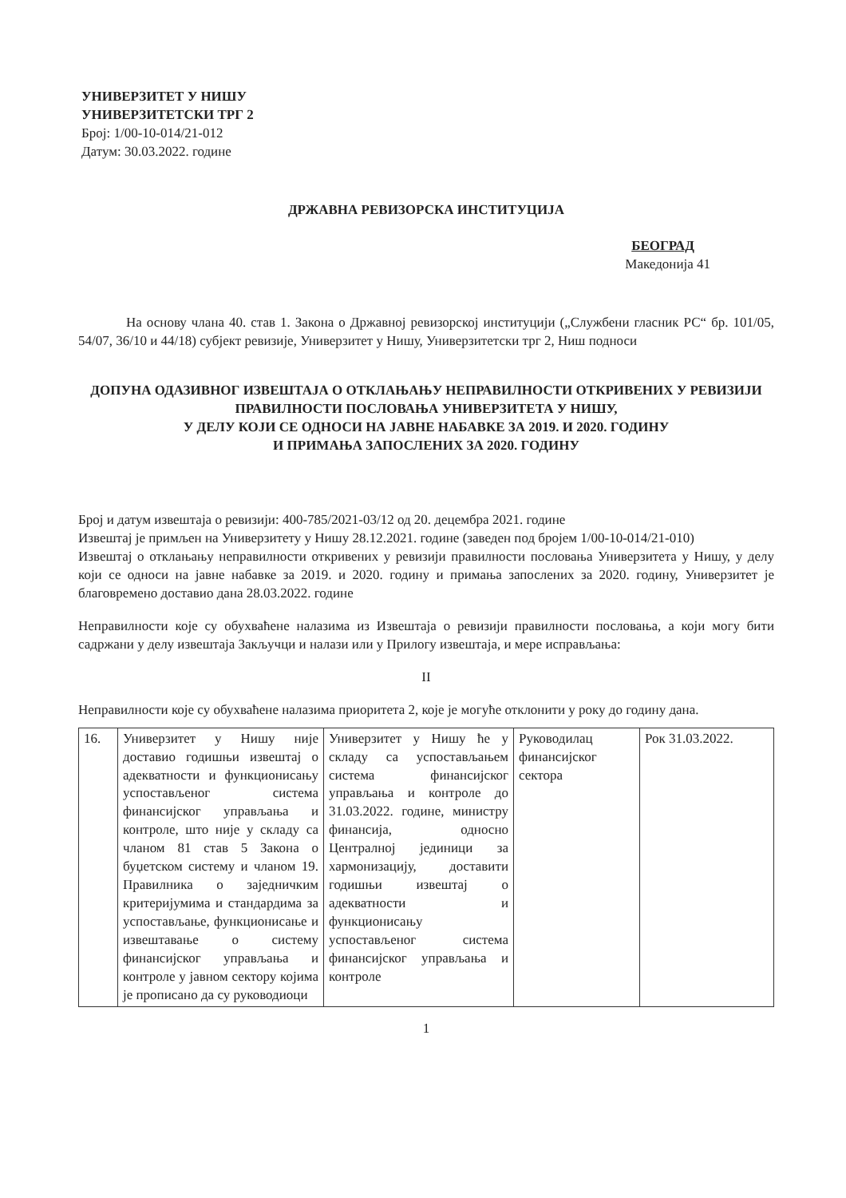УНИВЕРЗИТЕТ У НИШУ
УНИВЕРЗИТЕТСКИ ТРГ 2
Број: 1/00-10-014/21-012
Датум: 30.03.2022. године
ДРЖАВНА РЕВИЗОРСКА ИНСТИТУЦИЈА
БЕОГРАД
Македонија 41
На основу члана 40. став 1. Закона о Државној ревизорској институцији („Службени гласник РС“ бр. 101/05, 54/07, 36/10 и 44/18) субјект ревизије, Универзитет у Нишу, Универзитетски трг 2, Ниш подноси
ДОПУНА ОДАЗИВНОГ ИЗВЕШТАЈА О ОТКЛАЊАЊУ НЕПРАВИЛНОСТИ ОТКРИВЕНИХ У РЕВИЗИЈИ ПРАВИЛНОСТИ ПОСЛОВАЊА УНИВЕРЗИТЕТА У НИШУ,
У ДЕЛУ КОЈИ СЕ ОДНОСИ НА ЈАВНЕ НАБАВКЕ ЗА 2019. И 2020. ГОДИНУ
И ПРИМАЊА ЗАПОСЛЕНИХ ЗА 2020. ГОДИНУ
Број и датум извештаја о ревизији: 400-785/2021-03/12 од 20. децембра 2021. године
Извештај је примљен на Универзитету у Нишу 28.12.2021. године (заведен под бројем 1/00-10-014/21-010)
Извештај о отклањању неправилности откривених у ревизији правилности пословања Универзитета у Нишу, у делу који се односи на јавне набавке за 2019. и 2020. годину и примања запослених за 2020. годину, Универзитет је благовремено доставио дана 28.03.2022. године
Неправилности које су обухваћене налазима из Извештаја о ревизији правилности пословања, а који могу бити садржани у делу извештаја Закључци и налази или у Прилогу извештаја, и мере исправљања:
II
Неправилности које су обухваћене налазима приоритета 2, које је могуће отклонити у року до годину дана.
| 16. | Универзитет у Нишу није доставио годишњи извештај о адекватности и функционисању успостављеног система финансијског управљања и контроле, што није у складу са чланом 81 став 5 Закона о буџетском систему и чланом 19. Правилника о заједничким критеријумима и стандардима за успостављање, функционисање и извештавање о систему финансијског управљања и контроле у јавном сектору којима је прописано да су руководиоци | Универзитет у Нишу ће у складу са успостављањем система финансијског управљања и контроле до 31.03.2022. године, министру финансија, односно Централној јединици за хармонизацију, доставити годишњи извештај о адекватности и функционисању успостављеног система финансијског управљања и контроле | Руководилац финансијског сектора | Рок 31.03.2022. |
1